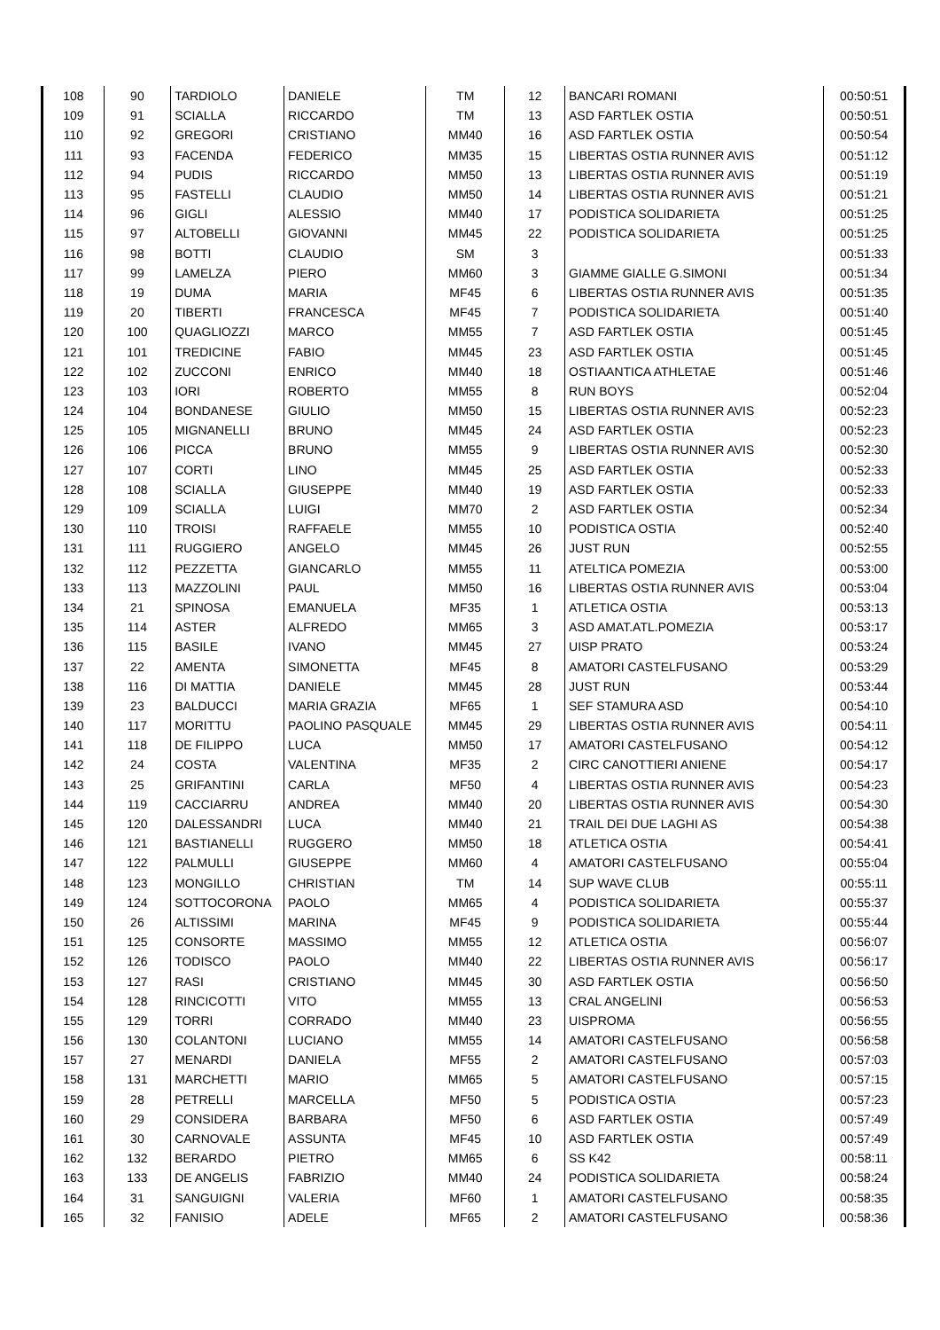| 108 | 90 | TARDIOLO | DANIELE | TM | 12 | BANCARI ROMANI | 00:50:51 |
| 109 | 91 | SCIALLA | RICCARDO | TM | 13 | ASD FARTLEK OSTIA | 00:50:51 |
| 110 | 92 | GREGORI | CRISTIANO | MM40 | 16 | ASD FARTLEK OSTIA | 00:50:54 |
| 111 | 93 | FACENDA | FEDERICO | MM35 | 15 | LIBERTAS OSTIA RUNNER AVIS | 00:51:12 |
| 112 | 94 | PUDIS | RICCARDO | MM50 | 13 | LIBERTAS OSTIA RUNNER AVIS | 00:51:19 |
| 113 | 95 | FASTELLI | CLAUDIO | MM50 | 14 | LIBERTAS OSTIA RUNNER AVIS | 00:51:21 |
| 114 | 96 | GIGLI | ALESSIO | MM40 | 17 | PODISTICA SOLIDARIETA | 00:51:25 |
| 115 | 97 | ALTOBELLI | GIOVANNI | MM45 | 22 | PODISTICA SOLIDARIETA | 00:51:25 |
| 116 | 98 | BOTTI | CLAUDIO | SM | 3 | | 00:51:33 |
| 117 | 99 | LAMELZA | PIERO | MM60 | 3 | GIAMME GIALLE G.SIMONI | 00:51:34 |
| 118 | 19 | DUMA | MARIA | MF45 | 6 | LIBERTAS OSTIA RUNNER AVIS | 00:51:35 |
| 119 | 20 | TIBERTI | FRANCESCA | MF45 | 7 | PODISTICA SOLIDARIETA | 00:51:40 |
| 120 | 100 | QUAGLIOZZI | MARCO | MM55 | 7 | ASD FARTLEK OSTIA | 00:51:45 |
| 121 | 101 | TREDICINE | FABIO | MM45 | 23 | ASD FARTLEK OSTIA | 00:51:45 |
| 122 | 102 | ZUCCONI | ENRICO | MM40 | 18 | OSTIAANTICA ATHLETAE | 00:51:46 |
| 123 | 103 | IORI | ROBERTO | MM55 | 8 | RUN BOYS | 00:52:04 |
| 124 | 104 | BONDANESE | GIULIO | MM50 | 15 | LIBERTAS OSTIA RUNNER AVIS | 00:52:23 |
| 125 | 105 | MIGNANELLI | BRUNO | MM45 | 24 | ASD FARTLEK OSTIA | 00:52:23 |
| 126 | 106 | PICCA | BRUNO | MM55 | 9 | LIBERTAS OSTIA RUNNER AVIS | 00:52:30 |
| 127 | 107 | CORTI | LINO | MM45 | 25 | ASD FARTLEK OSTIA | 00:52:33 |
| 128 | 108 | SCIALLA | GIUSEPPE | MM40 | 19 | ASD FARTLEK OSTIA | 00:52:33 |
| 129 | 109 | SCIALLA | LUIGI | MM70 | 2 | ASD FARTLEK OSTIA | 00:52:34 |
| 130 | 110 | TROISI | RAFFAELE | MM55 | 10 | PODISTICA OSTIA | 00:52:40 |
| 131 | 111 | RUGGIERO | ANGELO | MM45 | 26 | JUST RUN | 00:52:55 |
| 132 | 112 | PEZZETTA | GIANCARLO | MM55 | 11 | ATELTICA POMEZIA | 00:53:00 |
| 133 | 113 | MAZZOLINI | PAUL | MM50 | 16 | LIBERTAS OSTIA RUNNER AVIS | 00:53:04 |
| 134 | 21 | SPINOSA | EMANUELA | MF35 | 1 | ATLETICA OSTIA | 00:53:13 |
| 135 | 114 | ASTER | ALFREDO | MM65 | 3 | ASD AMAT.ATL.POMEZIA | 00:53:17 |
| 136 | 115 | BASILE | IVANO | MM45 | 27 | UISP PRATO | 00:53:24 |
| 137 | 22 | AMENTA | SIMONETTA | MF45 | 8 | AMATORI CASTELFUSANO | 00:53:29 |
| 138 | 116 | DI MATTIA | DANIELE | MM45 | 28 | JUST RUN | 00:53:44 |
| 139 | 23 | BALDUCCI | MARIA GRAZIA | MF65 | 1 | SEF STAMURA ASD | 00:54:10 |
| 140 | 117 | MORITTU | PAOLINO PASQUALE | MM45 | 29 | LIBERTAS OSTIA RUNNER AVIS | 00:54:11 |
| 141 | 118 | DE FILIPPO | LUCA | MM50 | 17 | AMATORI CASTELFUSANO | 00:54:12 |
| 142 | 24 | COSTA | VALENTINA | MF35 | 2 | CIRC CANOTTIERI ANIENE | 00:54:17 |
| 143 | 25 | GRIFANTINI | CARLA | MF50 | 4 | LIBERTAS OSTIA RUNNER AVIS | 00:54:23 |
| 144 | 119 | CACCIARRU | ANDREA | MM40 | 20 | LIBERTAS OSTIA RUNNER AVIS | 00:54:30 |
| 145 | 120 | DALESSANDRI | LUCA | MM40 | 21 | TRAIL DEI DUE LAGHI AS | 00:54:38 |
| 146 | 121 | BASTIANELLI | RUGGERO | MM50 | 18 | ATLETICA OSTIA | 00:54:41 |
| 147 | 122 | PALMULLI | GIUSEPPE | MM60 | 4 | AMATORI CASTELFUSANO | 00:55:04 |
| 148 | 123 | MONGILLO | CHRISTIAN | TM | 14 | SUP WAVE CLUB | 00:55:11 |
| 149 | 124 | SOTTOCORONA | PAOLO | MM65 | 4 | PODISTICA SOLIDARIETA | 00:55:37 |
| 150 | 26 | ALTISSIMI | MARINA | MF45 | 9 | PODISTICA SOLIDARIETA | 00:55:44 |
| 151 | 125 | CONSORTE | MASSIMO | MM55 | 12 | ATLETICA OSTIA | 00:56:07 |
| 152 | 126 | TODISCO | PAOLO | MM40 | 22 | LIBERTAS OSTIA RUNNER AVIS | 00:56:17 |
| 153 | 127 | RASI | CRISTIANO | MM45 | 30 | ASD FARTLEK OSTIA | 00:56:50 |
| 154 | 128 | RINCICOTTI | VITO | MM55 | 13 | CRAL ANGELINI | 00:56:53 |
| 155 | 129 | TORRI | CORRADO | MM40 | 23 | UISPROMA | 00:56:55 |
| 156 | 130 | COLANTONI | LUCIANO | MM55 | 14 | AMATORI CASTELFUSANO | 00:56:58 |
| 157 | 27 | MENARDI | DANIELA | MF55 | 2 | AMATORI CASTELFUSANO | 00:57:03 |
| 158 | 131 | MARCHETTI | MARIO | MM65 | 5 | AMATORI CASTELFUSANO | 00:57:15 |
| 159 | 28 | PETRELLI | MARCELLA | MF50 | 5 | PODISTICA OSTIA | 00:57:23 |
| 160 | 29 | CONSIDERA | BARBARA | MF50 | 6 | ASD FARTLEK OSTIA | 00:57:49 |
| 161 | 30 | CARNOVALE | ASSUNTA | MF45 | 10 | ASD FARTLEK OSTIA | 00:57:49 |
| 162 | 132 | BERARDO | PIETRO | MM65 | 6 | SS K42 | 00:58:11 |
| 163 | 133 | DE ANGELIS | FABRIZIO | MM40 | 24 | PODISTICA SOLIDARIETA | 00:58:24 |
| 164 | 31 | SANGUIGNI | VALERIA | MF60 | 1 | AMATORI CASTELFUSANO | 00:58:35 |
| 165 | 32 | FANISIO | ADELE | MF65 | 2 | AMATORI CASTELFUSANO | 00:58:36 |